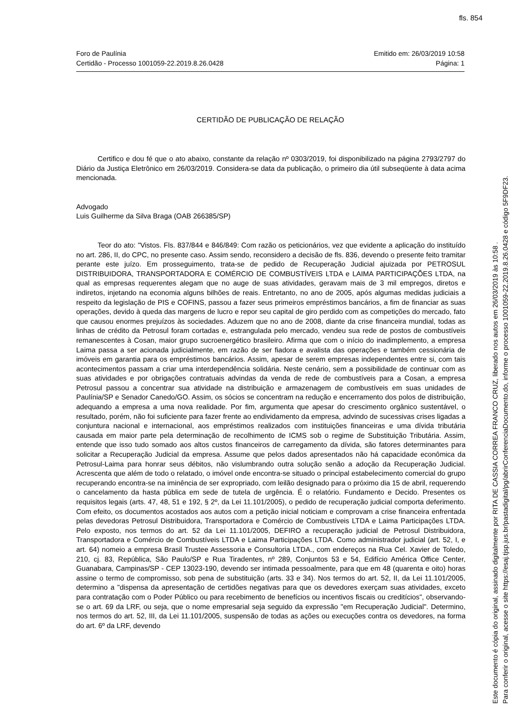fls. 854
Emitido em: 26/03/2019 10:58
Página: 1
Foro de Paulínia
Certidão - Processo 1001059-22.2019.8.26.0428
CERTIDÃO DE PUBLICAÇÃO DE RELAÇÃO
Certifico e dou fé que o ato abaixo, constante da relação nº 0303/2019, foi disponibilizado na página 2793/2797 do Diário da Justiça Eletrônico em 26/03/2019. Considera-se data da publicação, o primeiro dia útil subseqüente à data acima mencionada.
Advogado
Luis Guilherme da Silva Braga (OAB 266385/SP)
Teor do ato: "Vistos. Fls. 837/844 e 846/849: Com razão os peticionários, vez que evidente a aplicação do instituído no art. 286, II, do CPC, no presente caso. Assim sendo, reconsidero a decisão de fls. 836, devendo o presente feito tramitar perante este juízo. Em prosseguimento, trata-se de pedido de Recuperação Judicial ajuizada por PETROSUL DISTRIBUIDORA, TRANSPORTADORA E COMÉRCIO DE COMBUSTÍVEIS LTDA e LAIMA PARTICIPAÇÕES LTDA, na qual as empresas requerentes alegam que no auge de suas atividades, geravam mais de 3 mil empregos, diretos e indiretos, injetando na economia alguns bilhões de reais. Entretanto, no ano de 2005, após algumas medidas judiciais a respeito da legislação de PIS e COFINS, passou a fazer seus primeiros empréstimos bancários, a fim de financiar as suas operações, devido à queda das margens de lucro e repor seu capital de giro perdido com as competições do mercado, fato que causou enormes prejuízos às sociedades. Aduzem que no ano de 2008, diante da crise financeira mundial, todas as linhas de crédito da Petrosul foram cortadas e, estrangulada pelo mercado, vendeu sua rede de postos de combustíveis remanescentes à Cosan, maior grupo sucroenergético brasileiro. Afirma que com o início do inadimplemento, a empresa Laima passa a ser acionada judicialmente, em razão de ser fiadora e avalista das operações e também cessionária de imóveis em garantia para os empréstimos bancários. Assim, apesar de serem empresas independentes entre si, com tais acontecimentos passam a criar uma interdependência solidária. Neste cenário, sem a possibilidade de continuar com as suas atividades e por obrigações contratuais advindas da venda de rede de combustíveis para a Cosan, a empresa Petrosul passou a concentrar sua atividade na distribuição e armazenagem de combustíveis em suas unidades de Paulínia/SP e Senador Canedo/GO. Assim, os sócios se concentram na redução e encerramento dos polos de distribuição, adequando a empresa a uma nova realidade. Por fim, argumenta que apesar do crescimento orgânico sustentável, o resultado, porém, não foi suficiente para fazer frente ao endividamento da empresa, advindo de sucessivas crises ligadas a conjuntura nacional e internacional, aos empréstimos realizados com instituições financeiras e uma dívida tributária causada em maior parte pela determinação de recolhimento de ICMS sob o regime de Substituição Tributária. Assim, entende que isso tudo somado aos altos custos financeiros de carregamento da dívida, são fatores determinantes para solicitar a Recuperação Judicial da empresa. Assume que pelos dados apresentados não há capacidade econômica da Petrosul-Laima para honrar seus débitos, não vislumbrando outra solução senão a adoção da Recuperação Judicial. Acrescenta que além de todo o relatado, o imóvel onde encontra-se situado o principal estabelecimento comercial do grupo recuperando encontra-se na iminência de ser expropriado, com leilão designado para o próximo dia 15 de abril, requerendo o cancelamento da hasta pública em sede de tutela de urgência. É o relatório. Fundamento e Decido. Presentes os requisitos legais (arts. 47, 48, 51 e 192, § 2º, da Lei 11.101/2005), o pedido de recuperação judicial comporta deferimento. Com efeito, os documentos acostados aos autos com a petição inicial noticiam e comprovam a crise financeira enfrentada pelas devedoras Petrosul Distribuidora, Transportadora e Comércio de Combustíveis LTDA e Laima Participações LTDA. Pelo exposto, nos termos do art. 52 da Lei 11.101/2005, DEFIRO a recuperação judicial de Petrosul Distribuidora, Transportadora e Comércio de Combustíveis LTDA e Laima Participações LTDA. Como administrador judicial (art. 52, I, e art. 64) nomeio a empresa Brasil Trustee Assessoria e Consultoria LTDA., com endereços na Rua Cel. Xavier de Toledo, 210, cj. 83, República, São Paulo/SP e Rua Tiradentes, nº 289, Conjuntos 53 e 54, Edifício América Office Center, Guanabara, Campinas/SP - CEP 13023-190, devendo ser intimada pessoalmente, para que em 48 (quarenta e oito) horas assine o termo de compromisso, sob pena de substituição (arts. 33 e 34). Nos termos do art. 52, II, da Lei 11.101/2005, determino a "dispensa da apresentação de certidões negativas para que os devedores exerçam suas atividades, exceto para contratação com o Poder Público ou para recebimento de benefícios ou incentivos fiscais ou creditícios", observando-se o art. 69 da LRF, ou seja, que o nome empresarial seja seguido da expressão "em Recuperação Judicial". Determino, nos termos do art. 52, III, da Lei 11.101/2005, suspensão de todas as ações ou execuções contra os devedores, na forma do art. 6º da LRF, devendo
Este documento é cópia do original, assinado digitalmente por RITA DE CASSIA CORREA FRANCO CRUZ, liberado nos autos em 26/03/2019 às 10:58 .
Para conferir o original, acesse o site https://esaj.tjsp.jus.br/pastadigital/pg/abrirConferenciaDocumento.do, informe o processo 1001059-22.2019.8.26.0428 e código 5F9DF23.